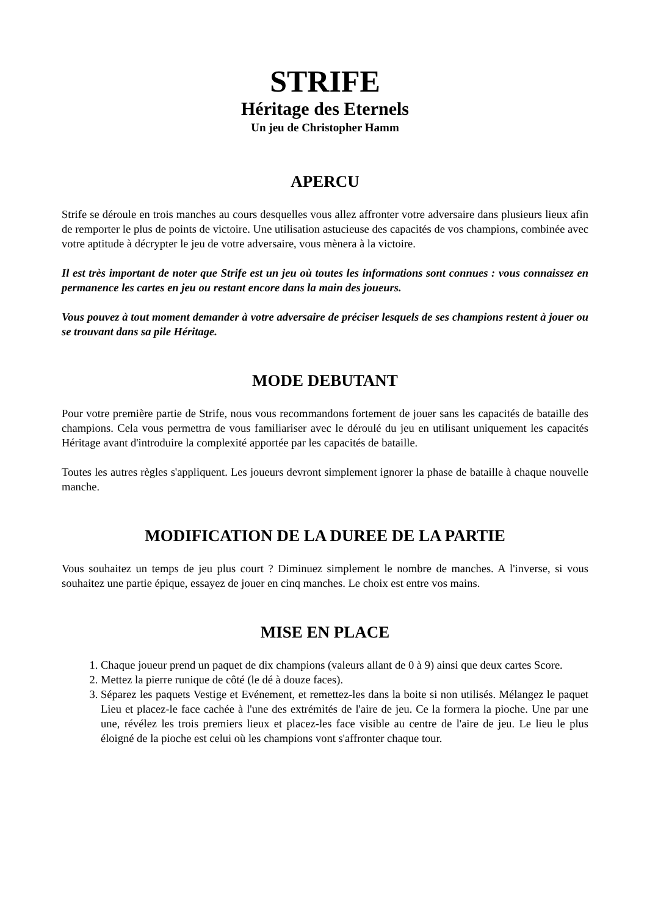STRIFE
Héritage des Eternels
Un jeu de Christopher Hamm
APERCU
Strife se déroule en trois manches au cours desquelles vous allez affronter votre adversaire dans plusieurs lieux afin de remporter le plus de points de victoire. Une utilisation astucieuse des capacités de vos champions, combinée avec votre aptitude à décrypter le jeu de votre adversaire, vous mènera à la victoire.
Il est très important de noter que Strife est un jeu où toutes les informations sont connues : vous connaissez en permanence les cartes en jeu ou restant encore dans la main des joueurs.
Vous pouvez à tout moment demander à votre adversaire de préciser lesquels de ses champions restent à jouer ou se trouvant dans sa pile Héritage.
MODE DEBUTANT
Pour votre première partie de Strife, nous vous recommandons fortement de jouer sans les capacités de bataille des champions. Cela vous permettra de vous familiariser avec le déroulé du jeu en utilisant uniquement les capacités Héritage avant d'introduire la complexité apportée par les capacités de bataille.
Toutes les autres règles s'appliquent. Les joueurs devront simplement ignorer la phase de bataille à chaque nouvelle manche.
MODIFICATION DE LA DUREE DE LA PARTIE
Vous souhaitez un temps de jeu plus court ? Diminuez simplement le nombre de manches. A l'inverse, si vous souhaitez une partie épique, essayez de jouer en cinq manches. Le choix est entre vos mains.
MISE EN PLACE
1. Chaque joueur prend un paquet de dix champions (valeurs allant de 0 à 9) ainsi que deux cartes Score.
2. Mettez la pierre runique de côté (le dé à douze faces).
3. Séparez les paquets Vestige et Evénement, et remettez-les dans la boite si non utilisés. Mélangez le paquet Lieu et placez-le face cachée à l'une des extrémités de l'aire de jeu. Ce la formera la pioche. Une par une une, révélez les trois premiers lieux et placez-les face visible au centre de l'aire de jeu. Le lieu le plus éloigné de la pioche est celui où les champions vont s'affronter chaque tour.